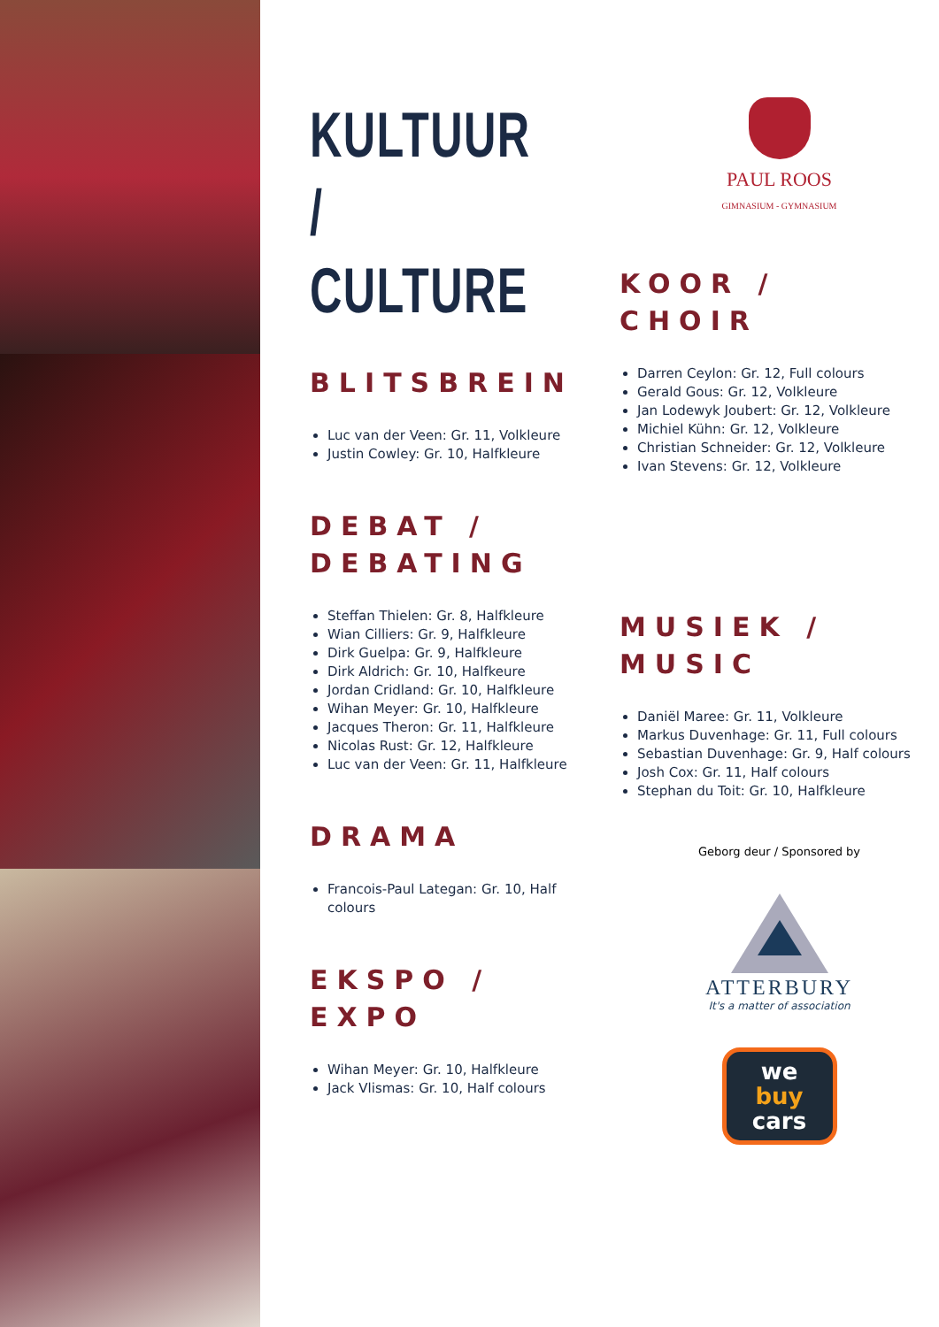KULTUUR /
CULTURE
BLITSBREIN
Luc van der Veen: Gr. 11, Volkleure
Justin Cowley: Gr. 10, Halfkleure
DEBAT /
DEBATING
Steffan Thielen: Gr. 8, Halfkleure
Wian Cilliers: Gr. 9, Halfkleure
Dirk Guelpa: Gr. 9, Halfkleure
Dirk Aldrich: Gr. 10, Halfkeure
Jordan Cridland: Gr. 10, Halfkleure
Wihan Meyer: Gr. 10, Halfkleure
Jacques Theron: Gr. 11, Halfkleure
Nicolas Rust: Gr. 12, Halfkleure
Luc van der Veen: Gr. 11, Halfkleure
DRAMA
Francois-Paul Lategan: Gr. 10, Half colours
EKSPO /
EXPO
Wihan Meyer: Gr. 10, Halfkleure
Jack Vlismas: Gr. 10, Half colours
PAUL ROOS
GIMNASIUM - GYMNASIUM
KOOR /
CHOIR
Darren Ceylon: Gr. 12, Full colours
Gerald Gous: Gr. 12, Volkleure
Jan Lodewyk Joubert: Gr. 12, Volkleure
Michiel Kühn: Gr. 12, Volkleure
Christian Schneider: Gr. 12, Volkleure
Ivan Stevens: Gr. 12, Volkleure
MUSIEK /
MUSIC
Daniël Maree: Gr. 11, Volkleure
Markus Duvenhage: Gr. 11, Full colours
Sebastian Duvenhage: Gr. 9, Half colours
Josh Cox: Gr. 11, Half colours
Stephan du Toit: Gr. 10, Halfkleure
Geborg deur / Sponsored by
ATTERBURY
It's a matter of association
we
buy
cars